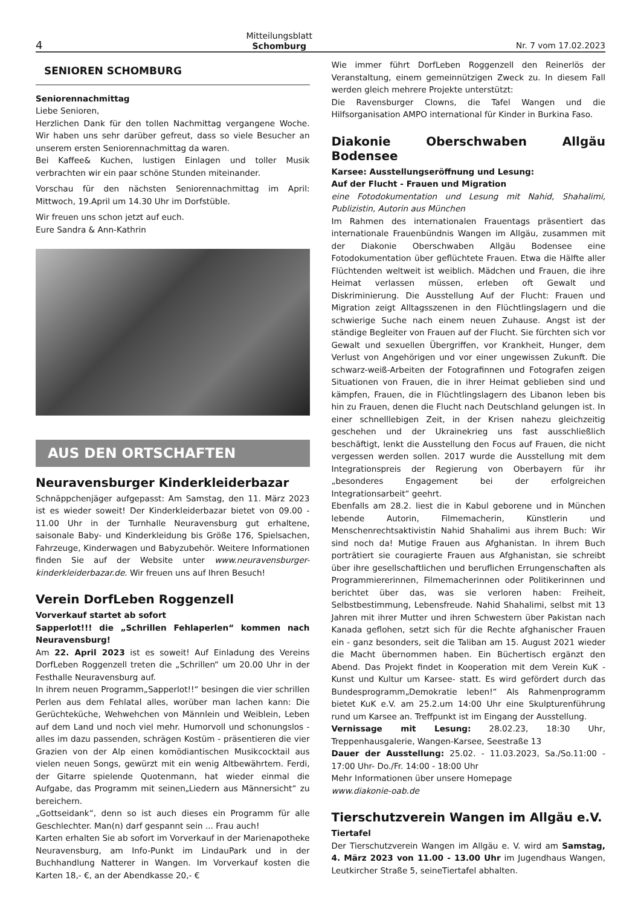4 Mitteilungsblatt
Schomburg Nr. 7 vom 17.02.2023
SENIOREN SCHOMBURG
Seniorennachmittag
Liebe Senioren,
Herzlichen Dank für den tollen Nachmittag vergangene Woche. Wir haben uns sehr darüber gefreut, dass so viele Besucher an unserem ersten Seniorennachmittag da waren.
Bei Kaffee& Kuchen, lustigen Einlagen und toller Musik verbrachten wir ein paar schöne Stunden miteinander.
Vorschau für den nächsten Seniorennachmittag im April: Mittwoch, 19.April um 14.30 Uhr im Dorfstüble.
Wir freuen uns schon jetzt auf euch.
Eure Sandra & Ann-Kathrin
AUS DEN ORTSCHAFTEN
Neuravensburger Kinderkleiderbazar
Schnäppchenjäger aufgepasst: Am Samstag, den 11. März 2023 ist es wieder soweit! Der Kinderkleiderbazar bietet von 09.00 - 11.00 Uhr in der Turnhalle Neuravensburg gut erhaltene, saisonale Baby- und Kinderkleidung bis Größe 176, Spielsachen, Fahrzeuge, Kinderwagen und Babyzubehör. Weitere Informationen finden Sie auf der Website unter www.neuravensburger-kinderkleiderbazar.de. Wir freuen uns auf Ihren Besuch!
Verein DorfLeben Roggenzell
Vorverkauf startet ab sofort
Sapperlot!!! die „Schrillen Fehlaperlen“ kommen nach Neuravensburg!
Am 22. April 2023 ist es soweit! Auf Einladung des Vereins DorfLeben Roggenzell treten die „Schrillen“ um 20.00 Uhr in der Festhalle Neuravensburg auf.
In ihrem neuen Programm„Sapperlot!!“ besingen die vier schrillen Perlen aus dem Fehlatal alles, worüber man lachen kann: Die Gerüchteküche, Wehwehchen von Männlein und Weiblein, Leben auf dem Land und noch viel mehr. Humorvoll und schonungslos - alles im dazu passenden, schrägen Kostüm - präsentieren die vier Grazien von der Alp einen komödiantischen Musikcocktail aus vielen neuen Songs, gewürzt mit ein wenig Altbewährtem. Ferdi, der Gitarre spielende Quotenmann, hat wieder einmal die Aufgabe, das Programm mit seinen„Liedern aus Männersicht“ zu bereichern.
„Gottseidank“, denn so ist auch dieses ein Programm für alle Geschlechter. Man(n) darf gespannt sein ... Frau auch!
Karten erhalten Sie ab sofort im Vorverkauf in der Marienapotheke Neuravensburg, am Info-Punkt im LindauPark und in der Buchhandlung Natterer in Wangen. Im Vorverkauf kosten die Karten 18,- €, an der Abendkasse 20,- €
Wie immer führt DorfLeben Roggenzell den Reinerlös der Veranstaltung, einem gemeinnützigen Zweck zu. In diesem Fall werden gleich mehrere Projekte unterstützt:
Die Ravensburger Clowns, die Tafel Wangen und die Hilfsorganisation AMPO international für Kinder in Burkina Faso.
Diakonie Oberschwaben Allgäu Bodensee
Karsee: Ausstellungseröffnung und Lesung:
Auf der Flucht - Frauen und Migration
eine Fotodokumentation und Lesung mit Nahid, Shahalimi, Publizistin, Autorin aus München
Im Rahmen des internationalen Frauentags präsentiert das internationale Frauenbündnis Wangen im Allgäu, zusammen mit der Diakonie Oberschwaben Allgäu Bodensee eine Fotodokumentation über geflüchtete Frauen. Etwa die Hälfte aller Flüchtenden weltweit ist weiblich. Mädchen und Frauen, die ihre Heimat verlassen müssen, erleben oft Gewalt und Diskriminierung. Die Ausstellung Auf der Flucht: Frauen und Migration zeigt Alltagsszenen in den Flüchtlingslagern und die schwierige Suche nach einem neuen Zuhause. Angst ist der ständige Begleiter von Frauen auf der Flucht. Sie fürchten sich vor Gewalt und sexuellen Übergriffen, vor Krankheit, Hunger, dem Verlust von Angehörigen und vor einer ungewissen Zukunft. Die schwarz-weiß-Arbeiten der Fotografinnen und Fotografen zeigen Situationen von Frauen, die in ihrer Heimat geblieben sind und kämpfen, Frauen, die in Flüchtlingslagern des Libanon leben bis hin zu Frauen, denen die Flucht nach Deutschland gelungen ist. In einer schnelllebigen Zeit, in der Krisen nahezu gleichzeitig geschehen und der Ukrainekrieg uns fast ausschließlich beschäftigt, lenkt die Ausstellung den Focus auf Frauen, die nicht vergessen werden sollen. 2017 wurde die Ausstellung mit dem Integrationspreis der Regierung von Oberbayern für ihr „besonderes Engagement bei der erfolgreichen Integrationsarbeit“ geehrt.
Ebenfalls am 28.2. liest die in Kabul geborene und in München lebende Autorin, Filmemacherin, Künstlerin und Menschenrechtsaktivistin Nahid Shahalimi aus ihrem Buch: Wir sind noch da! Mutige Frauen aus Afghanistan. In ihrem Buch porträtiert sie couragierte Frauen aus Afghanistan, sie schreibt über ihre gesellschaftlichen und beruflichen Errungenschaften als Programmiererinnen, Filmemacherinnen oder Politikerinnen und berichtet über das, was sie verloren haben: Freiheit, Selbstbestimmung, Lebensfreude. Nahid Shahalimi, selbst mit 13 Jahren mit ihrer Mutter und ihren Schwestern über Pakistan nach Kanada geflohen, setzt sich für die Rechte afghanischer Frauen ein - ganz besonders, seit die Taliban am 15. August 2021 wieder die Macht übernommen haben. Ein Büchertisch ergänzt den Abend. Das Projekt findet in Kooperation mit dem Verein KuK -Kunst und Kultur um Karsee- statt. Es wird gefördert durch das Bundesprogramm„Demokratie leben!“ Als Rahmenprogramm bietet KuK e.V. am 25.2.um 14:00 Uhr eine Skulpturenführung rund um Karsee an. Treffpunkt ist im Eingang der Ausstellung.
Vernissage mit Lesung: 28.02.23, 18:30 Uhr, Treppenhausgalerie, Wangen-Karsee, Seestraße 13
Dauer der Ausstellung: 25.02. - 11.03.2023, Sa./So.11:00 - 17:00 Uhr- Do./Fr. 14:00 - 18:00 Uhr
Mehr Informationen über unsere Homepage
www.diakonie-oab.de
Tierschutzverein Wangen im Allgäu e.V.
Tiertafel
Der Tierschutzverein Wangen im Allgäu e. V. wird am Samstag, 4. März 2023 von 11.00 - 13.00 Uhr im Jugendhaus Wangen, Leutkircher Straße 5, seineTiertafel abhalten.